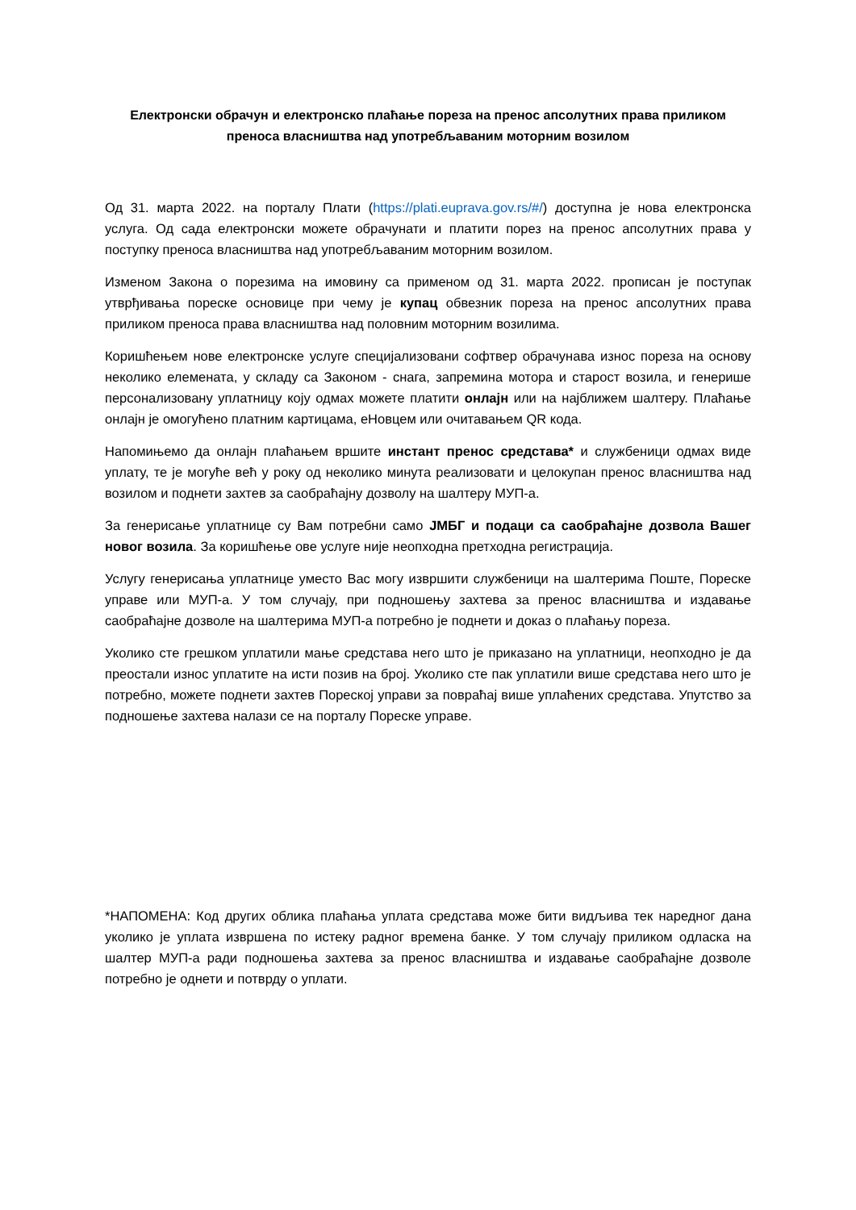Електронски обрачун и електронско плаћање пореза на пренос апсолутних права приликом преноса власништва над употребљаваним моторним возилом
Од 31. марта 2022. на порталу Плати (https://plati.euprava.gov.rs/#/) доступна је нова електронска услуга. Од сада електронски можете обрачунати и платити порез на пренос апсолутних права у поступку преноса власништва над употребљаваним моторним возилом.
Изменом Закона о порезима на имовину са применом од 31. марта 2022. прописан је поступак утврђивања пореске основице при чему је купац обвезник пореза на пренос апсолутних права приликом преноса права власништва над половним моторним возилима.
Коришћењем нове електронске услуге специјализовани софтвер обрачунава износ пореза на основу неколико елемената, у складу са Законом - снага, запремина мотора и старост возила, и генерише персонализовану уплатницу коју одмах можете платити онлајн или на најближем шалтеру. Плаћање онлајн је омогућено платним картицама, еНовцем или очитавањем QR кода.
Напомињемо да онлајн плаћањем вршите инстант пренос средстава* и службеници одмах виде уплату, те је могуће већ у року од неколико минута реализовати и целокупан пренос власништва над возилом и поднети захтев за саобраћајну дозволу на шалтеру МУП-а.
За генерисање уплатнице су Вам потребни само ЈМБГ и подаци са саобраћајне дозвола Вашег новог возила. За коришћење ове услуге није неопходна претходна регистрација.
Услугу генерисања уплатнице уместо Вас могу извршити службеници на шалтерима Поште, Пореске управе или МУП-а. У том случају, при подношењу захтева за пренос власништва и издавање саобраћајне дозволе на шалтерима МУП-а потребно је поднети и доказ о плаћању пореза.
Уколико сте грешком уплатили мање средстава него што је приказано на уплатници, неопходно је да преостали износ уплатите на исти позив на број. Уколико сте пак уплатили више средстава него што је потребно, можете поднети захтев Пореској управи за повраћај више уплаћених средстава. Упутство за подношење захтева налази се на порталу Пореске управе.
*НАПОМЕНА: Код других облика плаћања уплата средстава може бити видљива тек наредног дана уколико је уплата извршена по истеку радног времена банке. У том случају приликом одласка на шалтер МУП-а ради подношења захтева за пренос власништва и издавање саобраћајне дозволе потребно је однети и потврду о уплати.